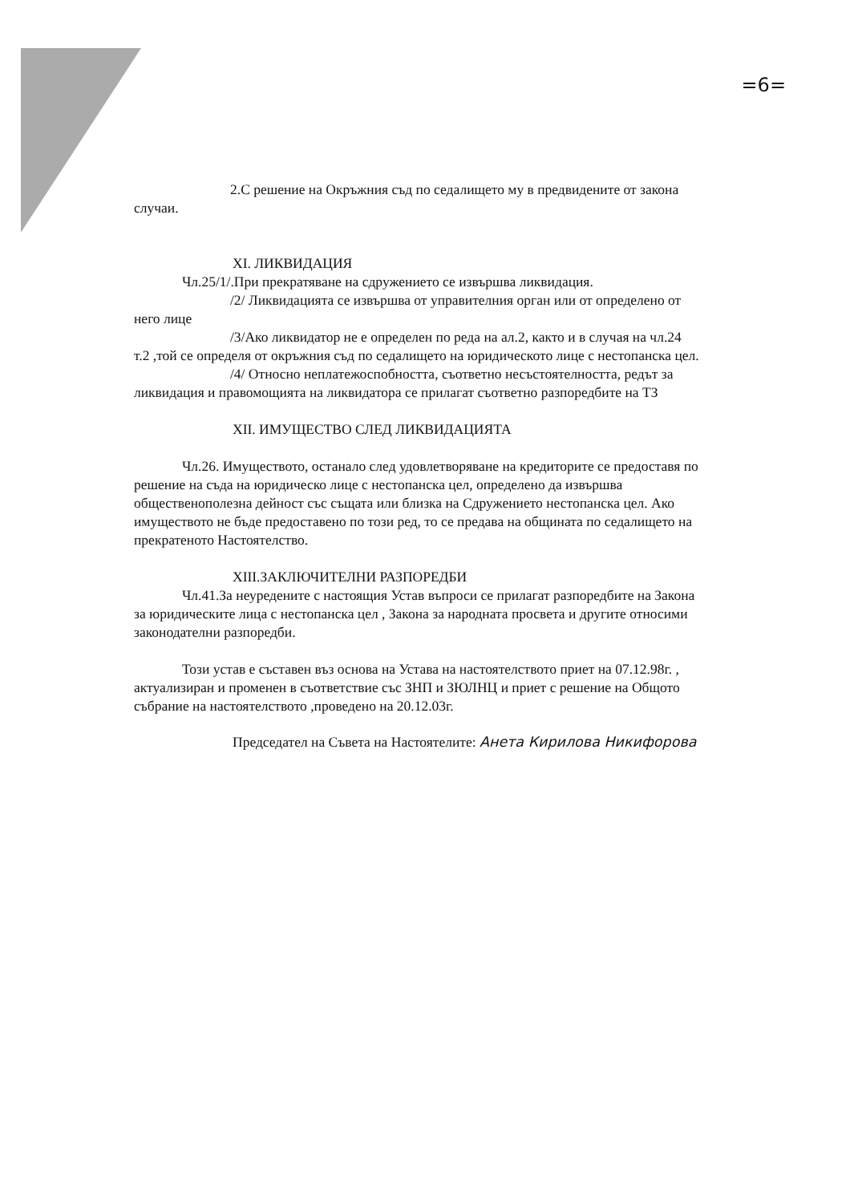=6=
2.С решение на Окръжния съд по седалището му в предвидените от закона случаи.
XI. ЛИКВИДАЦИЯ
Чл.25/1/.При прекратяване на сдружението се извършва ликвидация.
/2/ Ликвидацията се извършва от управителния орган или от определено от него лице
/3/Ако ликвидатор не е определен по реда на ал.2, както и в случая на чл.24 т.2 ,той се определя от окръжния съд по седалището на юридическото лице с нестопанска цел.
/4/ Относно неплатежоспобността, съответно несъстоятелността, редът за ликвидация и правомощията на ликвидатора се прилагат съответно разпоредбите на ТЗ
XII. ИМУЩЕСТВО СЛЕД ЛИКВИДАЦИЯТА
Чл.26. Имуществото, останало след удовлетворяване на кредиторите се предоставя по решение на съда на юридическо лице с нестопанска цел, определено да извършва общественополезна дейност със същата или близка на Сдружението нестопанска цел. Ако имуществото не бъде предоставено по този ред, то се предава на общината по седалището на прекратеното Настоятелство.
XIII.ЗАКЛЮЧИТЕЛНИ РАЗПОРЕДБИ
Чл.41.За неуредените с настоящия Устав въпроси се прилагат разпоредбите на Закона за юридическите лица с нестопанска цел , Закона за народната просвета и другите относими законодателни разпоредби.
Този устав е съставен въз основа на Устава на настоятелството приет на 07.12.98г. , актуализиран и променен в съответствие със ЗНП и ЗЮЛНЦ и приет с решение на Общото събрание на настоятелството ,проведено на 20.12.03г.
Председател на Съвета на Настоятелите: Анета Кирилова Никифорова